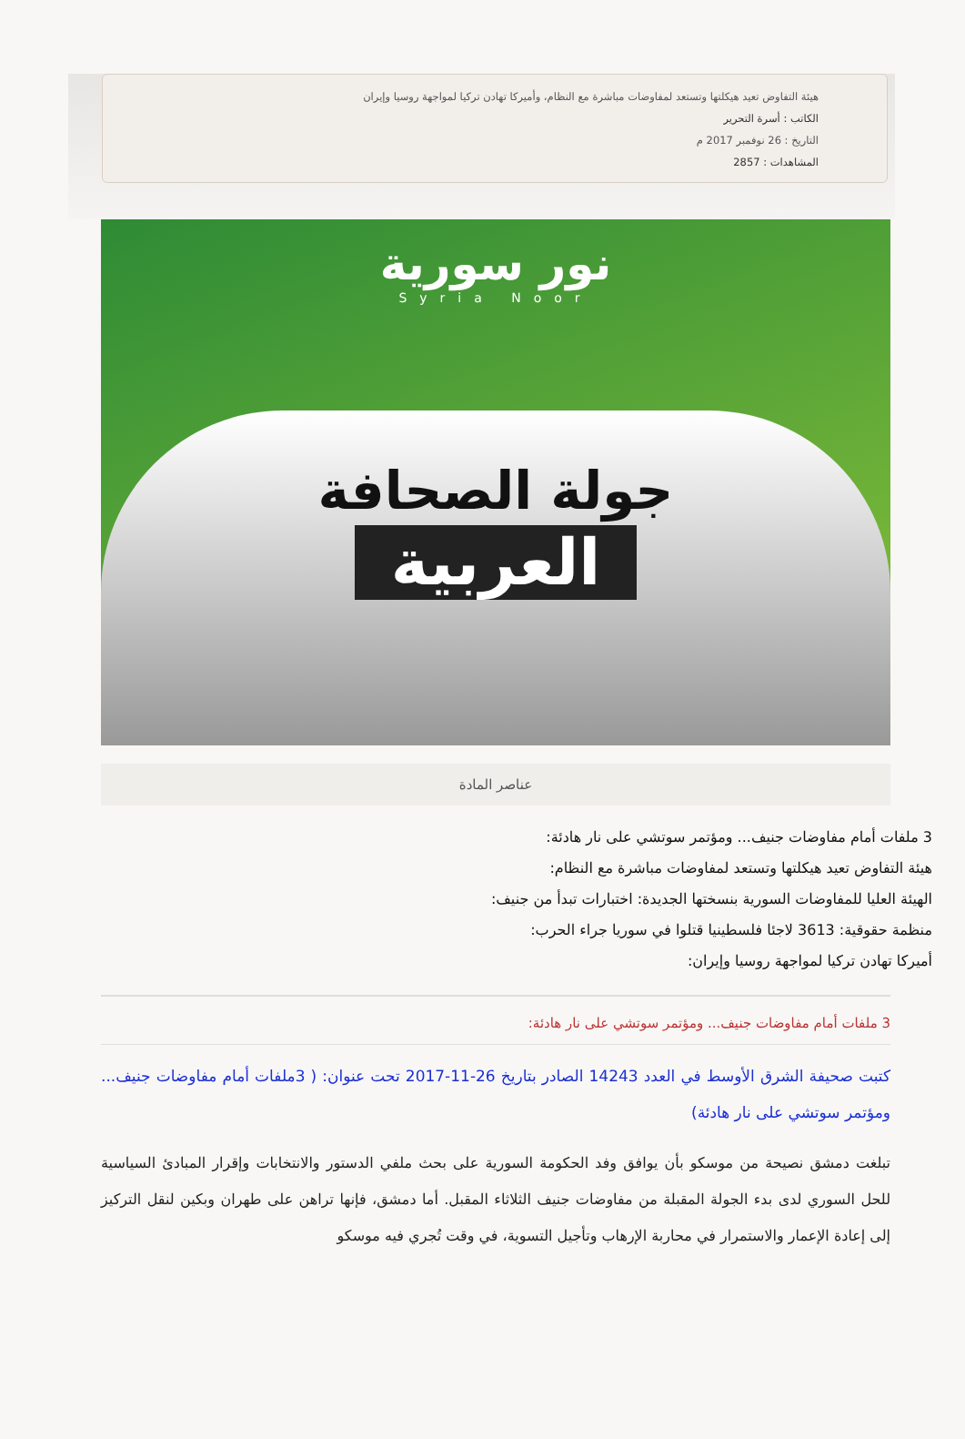هيئة التفاوض تعيد هيكلتها وتستعد لمفاوضات مباشرة مع النظام، وأميركا تهادن تركيا لمواجهة روسيا وإيران
الكاتب : أسرة التحرير
التاريخ : 26 نوفمبر 2017 م
المشاهدات : 2857
نور سورية
Syria Noor
جولة الصحافة
العربية
عناصر المادة
3 ملفات أمام مفاوضات جنيف... ومؤتمر سوتشي على نار هادئة:
هيئة التفاوض تعيد هيكلتها وتستعد لمفاوضات مباشرة مع النظام:
الهيئة العليا للمفاوضات السورية بنسختها الجديدة: اختبارات تبدأ من جنيف:
منظمة حقوقية: 3613 لاجئا فلسطينيا قتلوا في سوريا جراء الحرب:
أميركا تهادن تركيا لمواجهة روسيا وإيران:
3 ملفات أمام مفاوضات جنيف... ومؤتمر سوتشي على نار هادئة:
كتبت صحيفة الشرق الأوسط في العدد 14243 الصادر بتاريخ 26-11-2017 تحت عنوان: ( 3ملفات أمام مفاوضات جنيف... ومؤتمر سوتشي على نار هادئة)
تبلغت دمشق نصيحة من موسكو بأن يوافق وفد الحكومة السورية على بحث ملفي الدستور والانتخابات وإقرار المبادئ السياسية للحل السوري لدى بدء الجولة المقبلة من مفاوضات جنيف الثلاثاء المقبل. أما دمشق، فإنها تراهن على طهران وبكين لنقل التركيز إلى إعادة الإعمار والاستمرار في محاربة الإرهاب وتأجيل التسوية، في وقت تُجري فيه موسكو